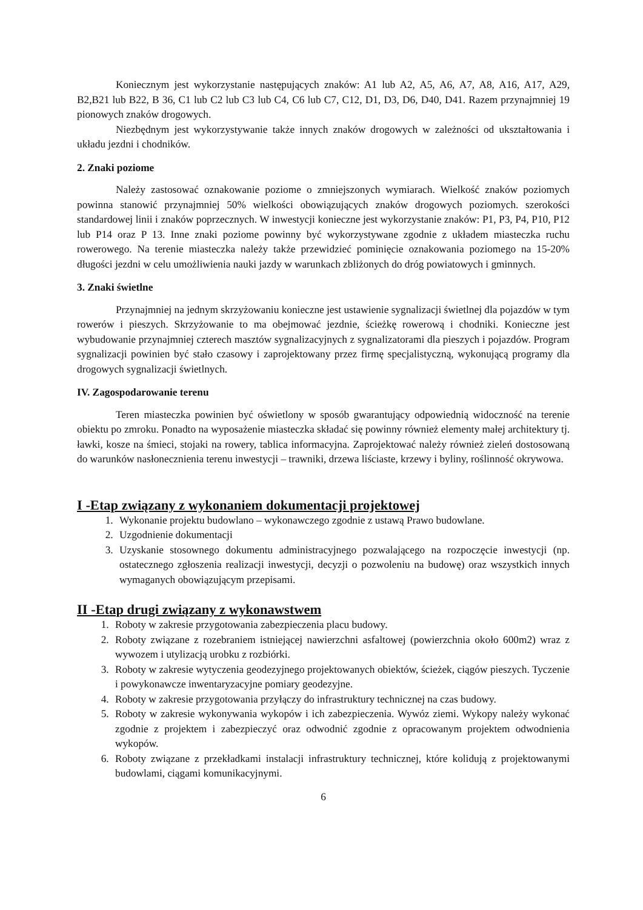Koniecznym jest wykorzystanie następujących znaków: A1 lub A2, A5, A6, A7, A8, A16, A17, A29, B2,B21 lub B22, B 36, C1 lub C2 lub C3 lub C4, C6 lub C7, C12, D1, D3, D6, D40, D41. Razem przynajmniej 19 pionowych znaków drogowych.
Niezbędnym jest wykorzystywanie także innych znaków drogowych w zależności od ukształtowania i układu jezdni i chodników.
2. Znaki poziome
Należy zastosować oznakowanie poziome o zmniejszonych wymiarach. Wielkość znaków poziomych powinna stanowić przynajmniej 50% wielkości obowiązujących znaków drogowych poziomych. szerokości standardowej linii i znaków poprzecznych. W inwestycji konieczne jest wykorzystanie znaków: P1, P3, P4, P10, P12 lub P14 oraz P 13. Inne znaki poziome powinny być wykorzystywane zgodnie z układem miasteczka ruchu rowerowego. Na terenie miasteczka należy także przewidzieć pominięcie oznakowania poziomego na 15-20% długości jezdni w celu umożliwienia nauki jazdy w warunkach zbliżonych do dróg powiatowych i gminnych.
3. Znaki świetlne
Przynajmniej na jednym skrzyżowaniu konieczne jest ustawienie sygnalizacji świetlnej dla pojazdów w tym rowerów i pieszych. Skrzyżowanie to ma obejmować jezdnie, ścieżkę rowerową i chodniki. Konieczne jest wybudowanie przynajmniej czterech masztów sygnalizacyjnych z sygnalizatorami dla pieszych i pojazdów. Program sygnalizacji powinien być stało czasowy i zaprojektowany przez firmę specjalistyczną, wykonującą programy dla drogowych sygnalizacji świetlnych.
IV. Zagospodarowanie terenu
Teren miasteczka powinien być oświetlony w sposób gwarantujący odpowiednią widoczność na terenie obiektu po zmroku. Ponadto na wyposażenie miasteczka składać się powinny również elementy małej architektury tj. ławki, kosze na śmieci, stojaki na rowery, tablica informacyjna. Zaprojektować należy również zieleń dostosowaną do warunków nasłonecznienia terenu inwestycji – trawniki, drzewa liściaste, krzewy i byliny, roślinność okrywowa.
I -Etap związany z wykonaniem dokumentacji projektowej
1. Wykonanie projektu budowlano – wykonawczego zgodnie z ustawą Prawo budowlane.
2. Uzgodnienie dokumentacji
3. Uzyskanie stosownego dokumentu administracyjnego pozwalającego na rozpoczęcie inwestycji (np. ostatecznego zgłoszenia realizacji inwestycji, decyzji o pozwoleniu na budowę) oraz wszystkich innych wymaganych obowiązującym przepisami.
II -Etap drugi związany z wykonawstwem
1. Roboty w zakresie przygotowania zabezpieczenia placu budowy.
2. Roboty związane z rozebraniem istniejącej nawierzchni asfaltowej (powierzchnia około 600m2) wraz z wywozem i utylizacją urobku z rozbiórki.
3. Roboty w zakresie wytyczenia geodezyjnego projektowanych obiektów, ścieżek, ciągów pieszych. Tyczenie i powykonawcze inwentaryzacyjne pomiary geodezyjne.
4. Roboty w zakresie przygotowania przyłączy do infrastruktury technicznej na czas budowy.
5. Roboty w zakresie wykonywania wykopów i ich zabezpieczenia. Wywóz ziemi. Wykopy należy wykonać zgodnie z projektem i zabezpieczyć oraz odwodnić zgodnie z opracowanym projektem odwodnienia wykopów.
6. Roboty związane z przekładkami instalacji infrastruktury technicznej, które kolidują z projektowanymi budowlami, ciągami komunikacyjnymi.
6